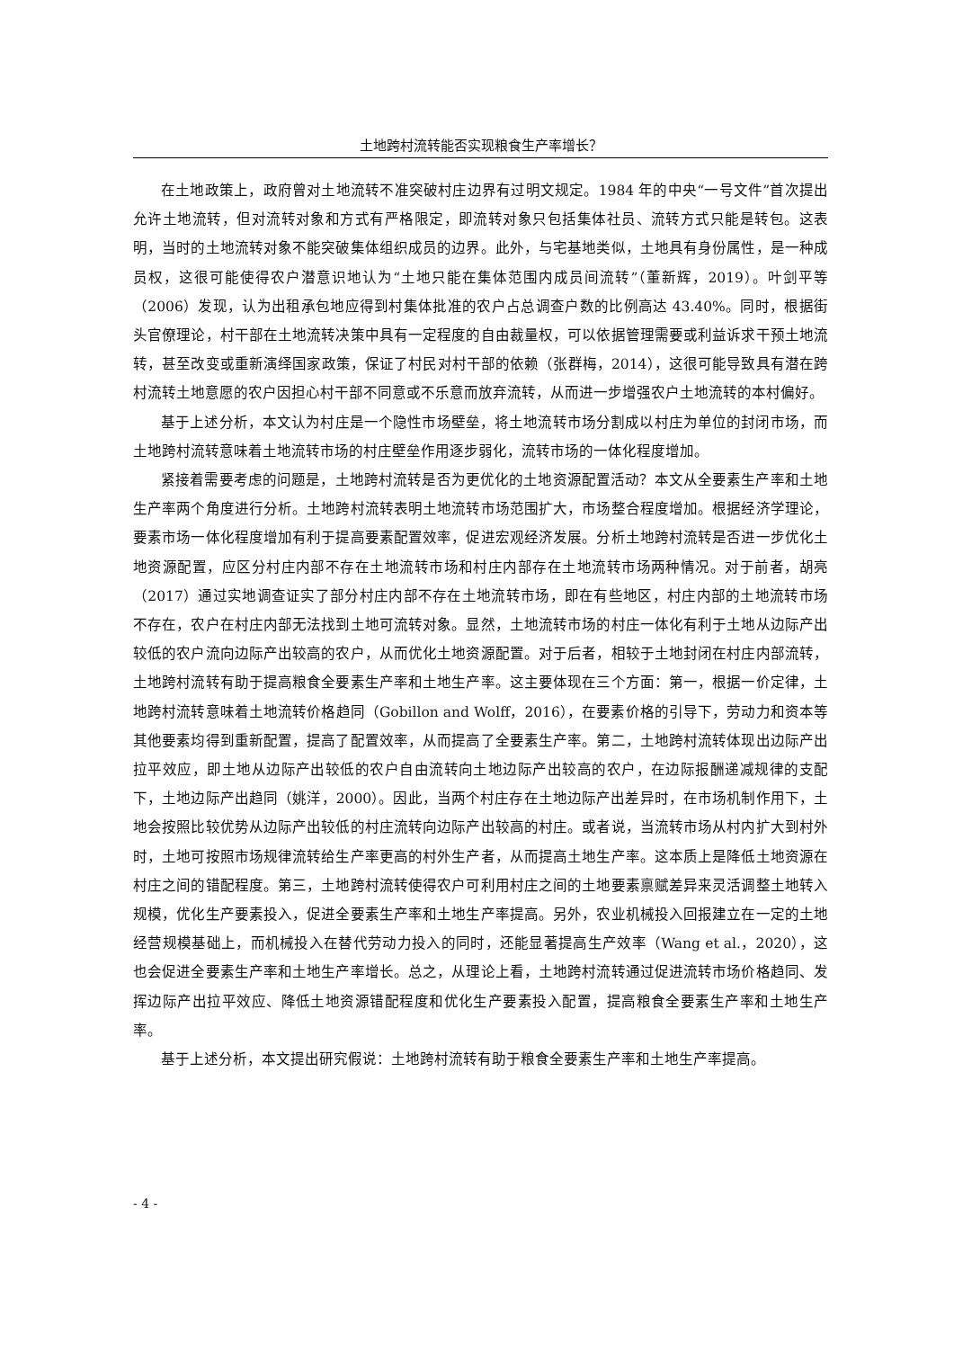土地跨村流转能否实现粮食生产率增长？
在土地政策上，政府曾对土地流转不准突破村庄边界有过明文规定。1984 年的中央“一号文件”首次提出允许土地流转，但对流转对象和方式有严格限定，即流转对象只包括集体社员、流转方式只能是转包。这表明，当时的土地流转对象不能突破集体组织成员的边界。此外，与宅基地类似，土地具有身份属性，是一种成员权，这很可能使得农户潜意识地认为“土地只能在集体范围内成员间流转”（董新辉，2019）。叶剑平等（2006）发现，认为出租承包地应得到村集体批准的农户占总调查户数的比例高达 43.40%。同时，根据街头官僚理论，村干部在土地流转决策中具有一定程度的自由裁量权，可以依据管理需要或利益诉求干预土地流转，甚至改变或重新演绎国家政策，保证了村民对村干部的依赖（张群梅，2014），这很可能导致具有潜在跨村流转土地意愿的农户因担心村干部不同意或不乐意而放弃流转，从而进一步增强农户土地流转的本村偏好。
基于上述分析，本文认为村庄是一个隐性市场壁垒，将土地流转市场分割成以村庄为单位的封闭市场，而土地跨村流转意味着土地流转市场的村庄壁垒作用逐步弱化，流转市场的一体化程度增加。
紧接着需要考虑的问题是，土地跨村流转是否为更优化的土地资源配置活动？本文从全要素生产率和土地生产率两个角度进行分析。土地跨村流转表明土地流转市场范围扩大，市场整合程度增加。根据经济学理论，要素市场一体化程度增加有利于提高要素配置效率，促进宏观经济发展。分析土地跨村流转是否进一步优化土地资源配置，应区分村庄内部不存在土地流转市场和村庄内部存在土地流转市场两种情况。对于前者，胡亮（2017）通过实地调查证实了部分村庄内部不存在土地流转市场，即在有些地区，村庄内部的土地流转市场不存在，农户在村庄内部无法找到土地可流转对象。显然，土地流转市场的村庄一体化有利于土地从边际产出较低的农户流向边际产出较高的农户，从而优化土地资源配置。对于后者，相较于土地封闭在村庄内部流转，土地跨村流转有助于提高粮食全要素生产率和土地生产率。这主要体现在三个方面：第一，根据一价定律，土地跨村流转意味着土地流转价格趋同（Gobillon and Wolff，2016），在要素价格的引导下，劳动力和资本等其他要素均得到重新配置，提高了配置效率，从而提高了全要素生产率。第二，土地跨村流转体现出边际产出拉平效应，即土地从边际产出较低的农户自由流转向土地边际产出较高的农户，在边际报酬递减规律的支配下，土地边际产出趋同（姚洋，2000）。因此，当两个村庄存在土地边际产出差异时，在市场机制作用下，土地会按照比较优势从边际产出较低的村庄流转向边际产出较高的村庄。或者说，当流转市场从村内扩大到村外时，土地可按照市场规律流转给生产率更高的村外生产者，从而提高土地生产率。这本质上是降低土地资源在村庄之间的错配程度。第三，土地跨村流转使得农户可利用村庄之间的土地要素禀赋差异来灵活调整土地转入规模，优化生产要素投入，促进全要素生产率和土地生产率提高。另外，农业机械投入回报建立在一定的土地经营规模基础上，而机械投入在替代劳动力投入的同时，还能显著提高生产效率（Wang et al.，2020），这也会促进全要素生产率和土地生产率增长。总之，从理论上看，土地跨村流转通过促进流转市场价格趋同、发挥边际产出拉平效应、降低土地资源错配程度和优化生产要素投入配置，提高粮食全要素生产率和土地生产率。
基于上述分析，本文提出研究假说：土地跨村流转有助于粮食全要素生产率和土地生产率提高。
- 4 -